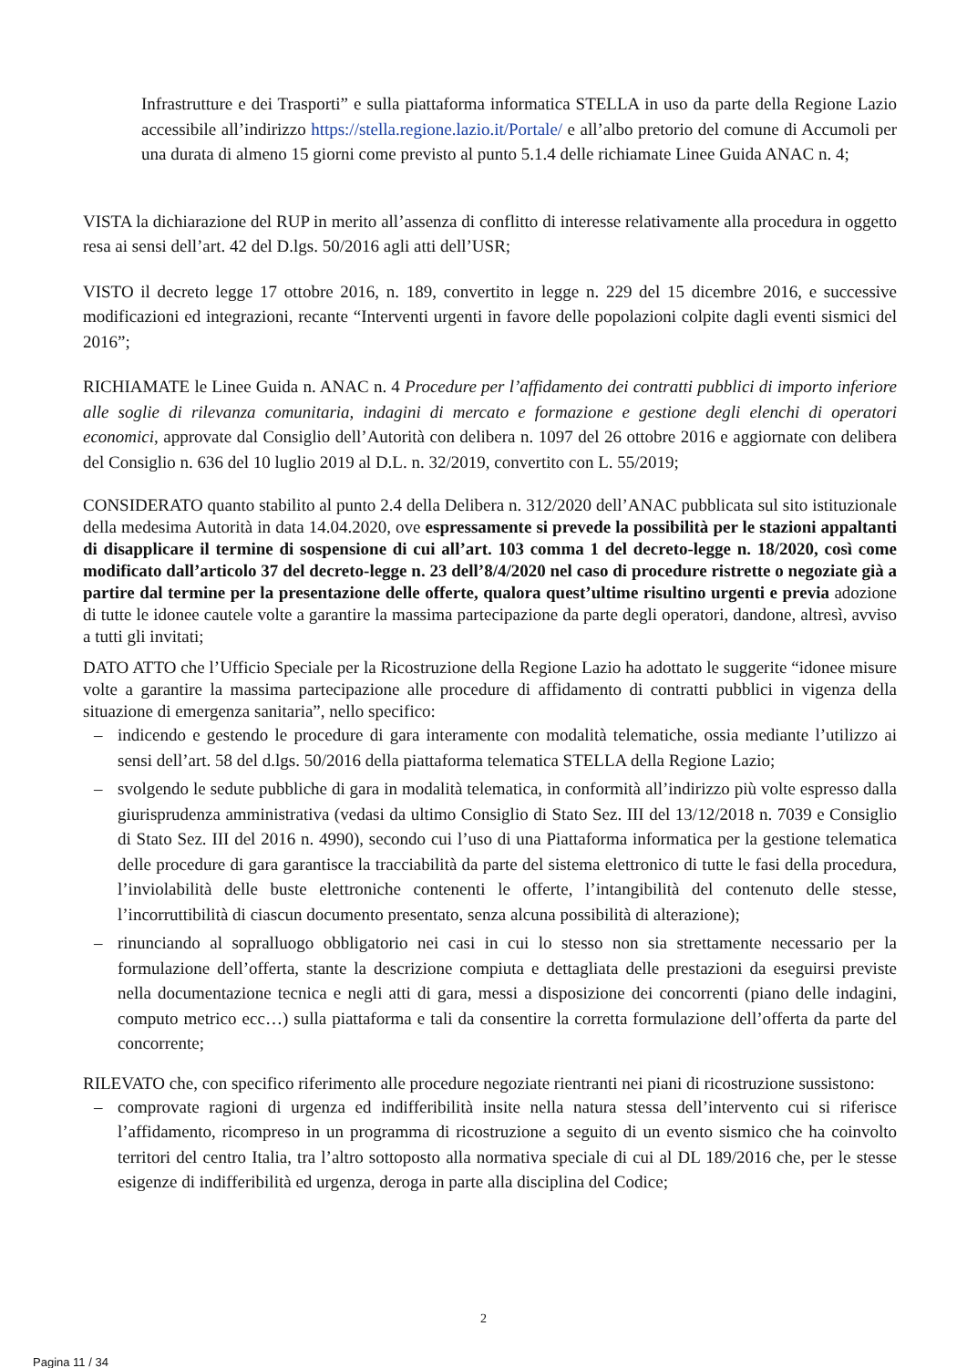Infrastrutture e dei Trasporti” e sulla piattaforma informatica STELLA in uso da parte della Regione Lazio accessibile all’indirizzo https://stella.regione.lazio.it/Portale/ e all’albo pretorio del comune di Accumoli per una durata di almeno 15 giorni come previsto al punto 5.1.4 delle richiamate Linee Guida ANAC n. 4;
VISTA la dichiarazione del RUP in merito all’assenza di conflitto di interesse relativamente alla procedura in oggetto resa ai sensi dell’art. 42 del D.lgs. 50/2016 agli atti dell’USR;
VISTO il decreto legge 17 ottobre 2016, n. 189, convertito in legge n. 229 del 15 dicembre 2016, e successive modificazioni ed integrazioni, recante “Interventi urgenti in favore delle popolazioni colpite dagli eventi sismici del 2016”;
RICHIAMATE le Linee Guida n. ANAC n. 4 Procedure per l’affidamento dei contratti pubblici di importo inferiore alle soglie di rilevanza comunitaria, indagini di mercato e formazione e gestione degli elenchi di operatori economici, approvate dal Consiglio dell’Autorità con delibera n. 1097 del 26 ottobre 2016 e aggiornate con delibera del Consiglio n. 636 del 10 luglio 2019 al D.L. n. 32/2019, convertito con L. 55/2019;
CONSIDERATO quanto stabilito al punto 2.4 della Delibera n. 312/2020 dell’ANAC pubblicata sul sito istituzionale della medesima Autorità in data 14.04.2020, ove espressamente si prevede la possibilità per le stazioni appaltanti di disapplicare il termine di sospensione di cui all’art. 103 comma 1 del decreto-legge n. 18/2020, così come modificato dall’articolo 37 del decreto-legge n. 23 dell’8/4/2020 nel caso di procedure ristrette o negoziate già a partire dal termine per la presentazione delle offerte, qualora quest’ultime risultino urgenti e previa adozione di tutte le idonee cautele volte a garantire la massima partecipazione da parte degli operatori, dandone, altresì, avviso a tutti gli invitati;
DATO ATTO che l’Ufficio Speciale per la Ricostruzione della Regione Lazio ha adottato le suggerite “idonee misure volte a garantire la massima partecipazione alle procedure di affidamento di contratti pubblici in vigenza della situazione di emergenza sanitaria”, nello specifico:
– indicendo e gestendo le procedure di gara interamente con modalità telematiche, ossia mediante l’utilizzo ai sensi dell’art. 58 del d.lgs. 50/2016 della piattaforma telematica STELLA della Regione Lazio;
– svolgendo le sedute pubbliche di gara in modalità telematica, in conformità all’indirizzo più volte espresso dalla giurisprudenza amministrativa (vedasi da ultimo Consiglio di Stato Sez. III del 13/12/2018 n. 7039 e Consiglio di Stato Sez. III del 2016 n. 4990), secondo cui l’uso di una Piattaforma informatica per la gestione telematica delle procedure di gara garantisce la tracciabilità da parte del sistema elettronico di tutte le fasi della procedura, l’inviolabilità delle buste elettroniche contenenti le offerte, l’intangibilità del contenuto delle stesse, l’incorruttibilità di ciascun documento presentato, senza alcuna possibilità di alterazione);
– rinunciando al sopralluogo obbligatorio nei casi in cui lo stesso non sia strettamente necessario per la formulazione dell’offerta, stante la descrizione compiuta e dettagliata delle prestazioni da eseguirsi previste nella documentazione tecnica e negli atti di gara, messi a disposizione dei concorrenti (piano delle indagini, computo metrico ecc…) sulla piattaforma e tali da consentire la corretta formulazione dell’offerta da parte del concorrente;
RILEVATO che, con specifico riferimento alle procedure negoziate rientranti nei piani di ricostruzione sussistono:
– comprovate ragioni di urgenza ed indifferibilità insite nella natura stessa dell’intervento cui si riferisce l’affidamento, ricompreso in un programma di ricostruzione a seguito di un evento sismico che ha coinvolto territori del centro Italia, tra l’altro sottoposto alla normativa speciale di cui al DL 189/2016 che, per le stesse esigenze di indifferibilità ed urgenza, deroga in parte alla disciplina del Codice;
2
Pagina 11 / 34